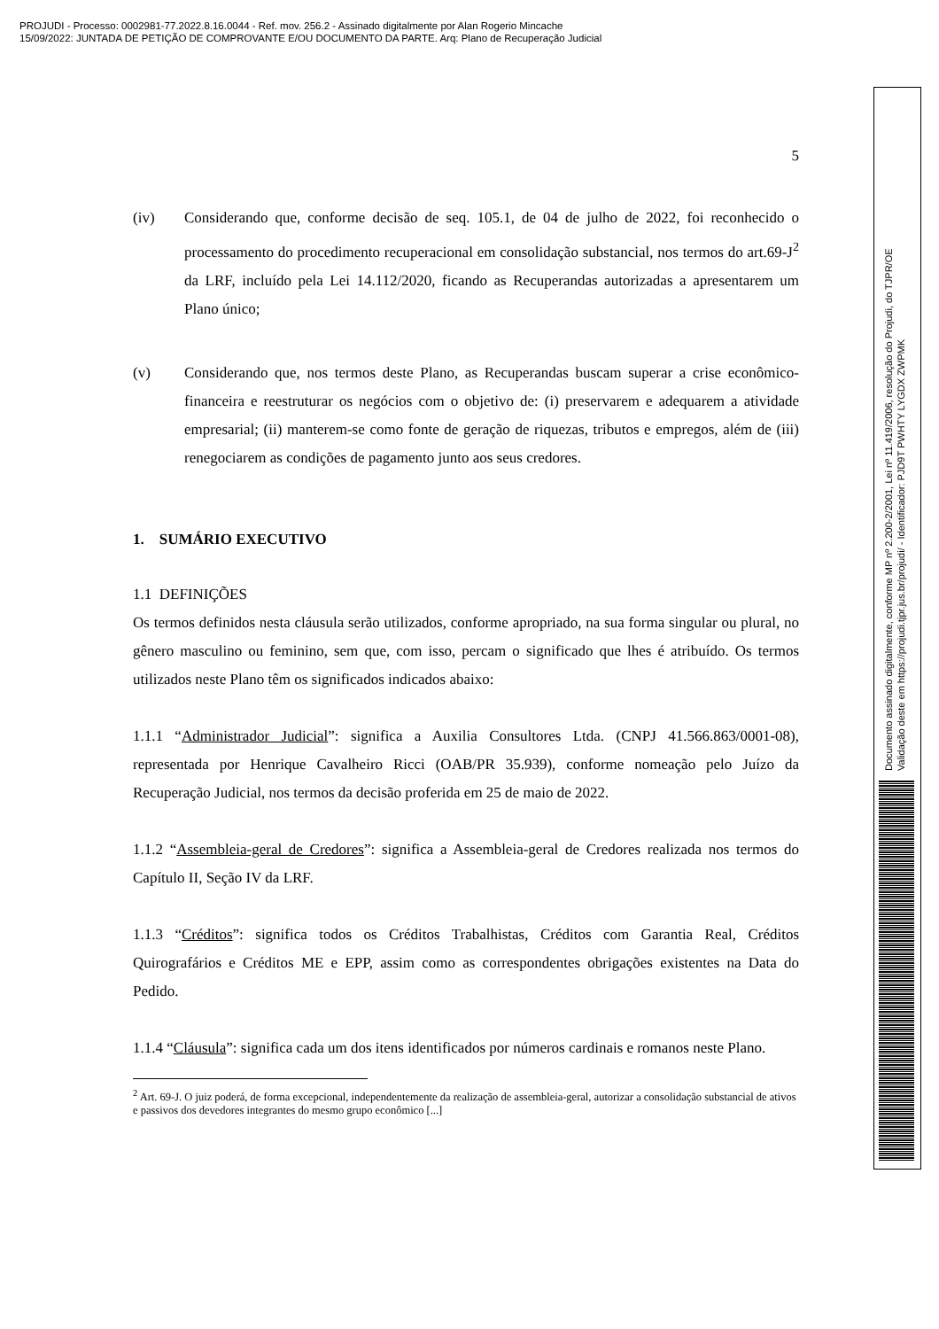PROJUDI - Processo: 0002981-77.2022.8.16.0044 - Ref. mov. 256.2 - Assinado digitalmente por Alan Rogerio Mincache
15/09/2022: JUNTADA DE PETIÇÃO DE COMPROVANTE E/OU DOCUMENTO DA PARTE. Arq: Plano de Recuperação Judicial
5
(iv) Considerando que, conforme decisão de seq. 105.1, de 04 de julho de 2022, foi reconhecido o processamento do procedimento recuperacional em consolidação substancial, nos termos do art.69-J<sup>2</sup> da LRF, incluído pela Lei 14.112/2020, ficando as Recuperandas autorizadas a apresentarem um Plano único;
(v) Considerando que, nos termos deste Plano, as Recuperandas buscam superar a crise econômico-financeira e reestruturar os negócios com o objetivo de: (i) preservarem e adequarem a atividade empresarial; (ii) manterem-se como fonte de geração de riquezas, tributos e empregos, além de (iii) renegociarem as condições de pagamento junto aos seus credores.
1. SUMÁRIO EXECUTIVO
1.1 DEFINIÇÕES
Os termos definidos nesta cláusula serão utilizados, conforme apropriado, na sua forma singular ou plural, no gênero masculino ou feminino, sem que, com isso, percam o significado que lhes é atribuído. Os termos utilizados neste Plano têm os significados indicados abaixo:
1.1.1 “Administrador Judicial”: significa a Auxilia Consultores Ltda. (CNPJ 41.566.863/0001-08), representada por Henrique Cavalheiro Ricci (OAB/PR 35.939), conforme nomeação pelo Juízo da Recuperação Judicial, nos termos da decisão proferida em 25 de maio de 2022.
1.1.2 “Assembleia-geral de Credores”: significa a Assembleia-geral de Credores realizada nos termos do Capítulo II, Seção IV da LRF.
1.1.3 “Créditos”: significa todos os Créditos Trabalhistas, Créditos com Garantia Real, Créditos Quirografários e Créditos ME e EPP, assim como as correspondentes obrigações existentes na Data do Pedido.
1.1.4 “Cláusula”: significa cada um dos itens identificados por números cardinais e romanos neste Plano.
<sup>2</sup> Art. 69-J. O juiz poderá, de forma excepcional, independentemente da realização de assembleia-geral, autorizar a consolidação substancial de ativos e passivos dos devedores integrantes do mesmo grupo econômico [...]
Documento assinado digitalmente, conforme MP nº 2.200-2/2001, Lei nº 11.419/2006, resolução do Projudi, do TJPR/OE
Validação deste em https://projudi.tjpr.jus.br/projudi/ - Identificador: PJD9T PWHTY LYGDX ZWPMK